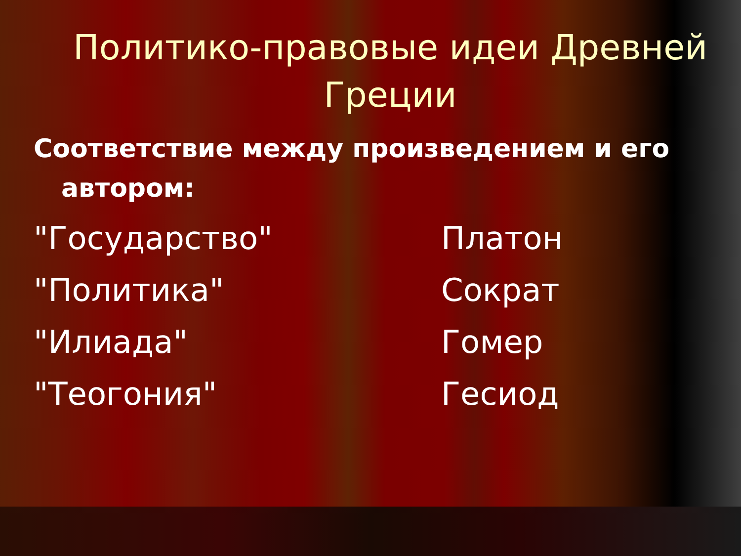Политико-правовые идеи Древней Греции
Соответствие между произведением и его автором:
"Государство" Платон
"Политика" Сократ
"Илиада" Гомер
"Теогония" Гесиод